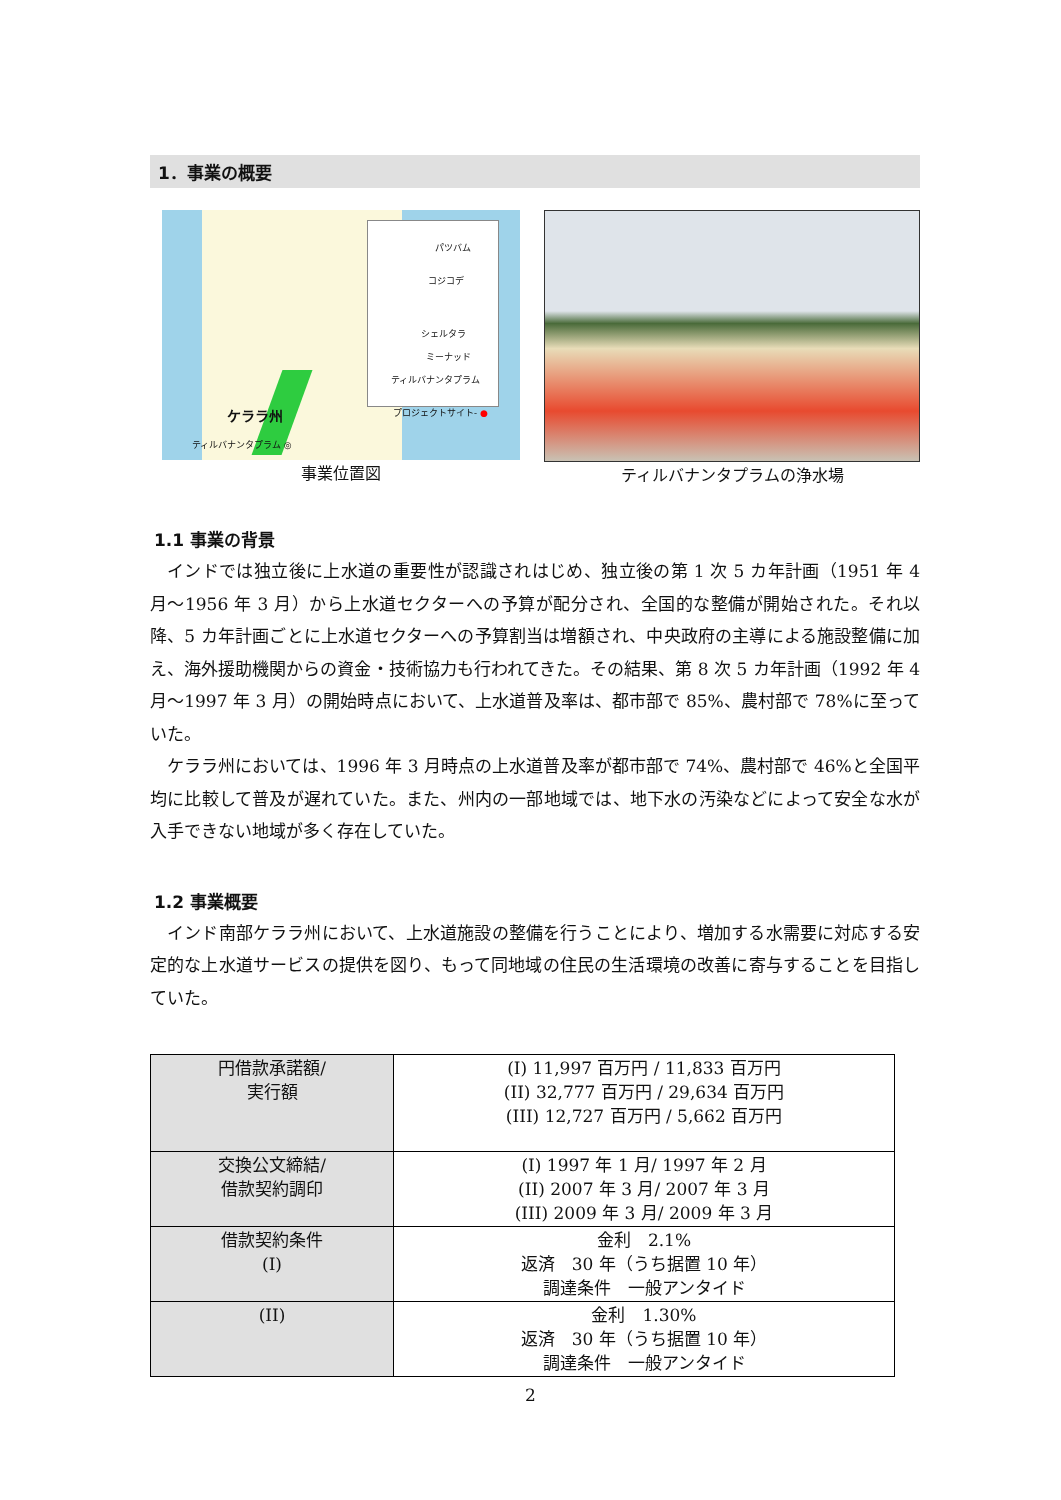1．事業の概要
パツバム
コジコデ
シェルタラ
ミーナッド
ティルバナンタプラム
プロジェクトサイト- ●
ケララ州
ティルバナンタプラム ◎
事業位置図
ティルバナンタプラムの浄水場
1.1 事業の背景
インドでは独立後に上水道の重要性が認識されはじめ、独立後の第 1 次 5 カ年計画（1951 年 4 月～1956 年 3 月）から上水道セクターへの予算が配分され、全国的な整備が開始された。それ以降、5 カ年計画ごとに上水道セクターへの予算割当は増額され、中央政府の主導による施設整備に加え、海外援助機関からの資金・技術協力も行われてきた。その結果、第 8 次 5 カ年計画（1992 年 4 月～1997 年 3 月）の開始時点において、上水道普及率は、都市部で 85%、農村部で 78%に至っていた。
ケララ州においては、1996 年 3 月時点の上水道普及率が都市部で 74%、農村部で 46%と全国平均に比較して普及が遅れていた。また、州内の一部地域では、地下水の汚染などによって安全な水が入手できない地域が多く存在していた。
1.2 事業概要
インド南部ケララ州において、上水道施設の整備を行うことにより、増加する水需要に対応する安定的な上水道サービスの提供を図り、もって同地域の住民の生活環境の改善に寄与することを目指していた。
| 円借款承諾額/ 実行額 | (I) 11,997 百万円 / 11,833 百万円 (II) 32,777 百万円 / 29,634 百万円 (III) 12,727 百万円 / 5,662 百万円 |
| 交換公文締結/ 借款契約調印 | (I) 1997 年 1 月/ 1997 年 2 月 (II) 2007 年 3 月/ 2007 年 3 月 (III) 2009 年 3 月/ 2009 年 3 月 |
| 借款契約条件 (I) | 金利 2.1% 返済 30 年（うち据置 10 年） 調達条件 一般アンタイド |
| (II) | 金利 1.30% 返済 30 年（うち据置 10 年） 調達条件 一般アンタイド |
2